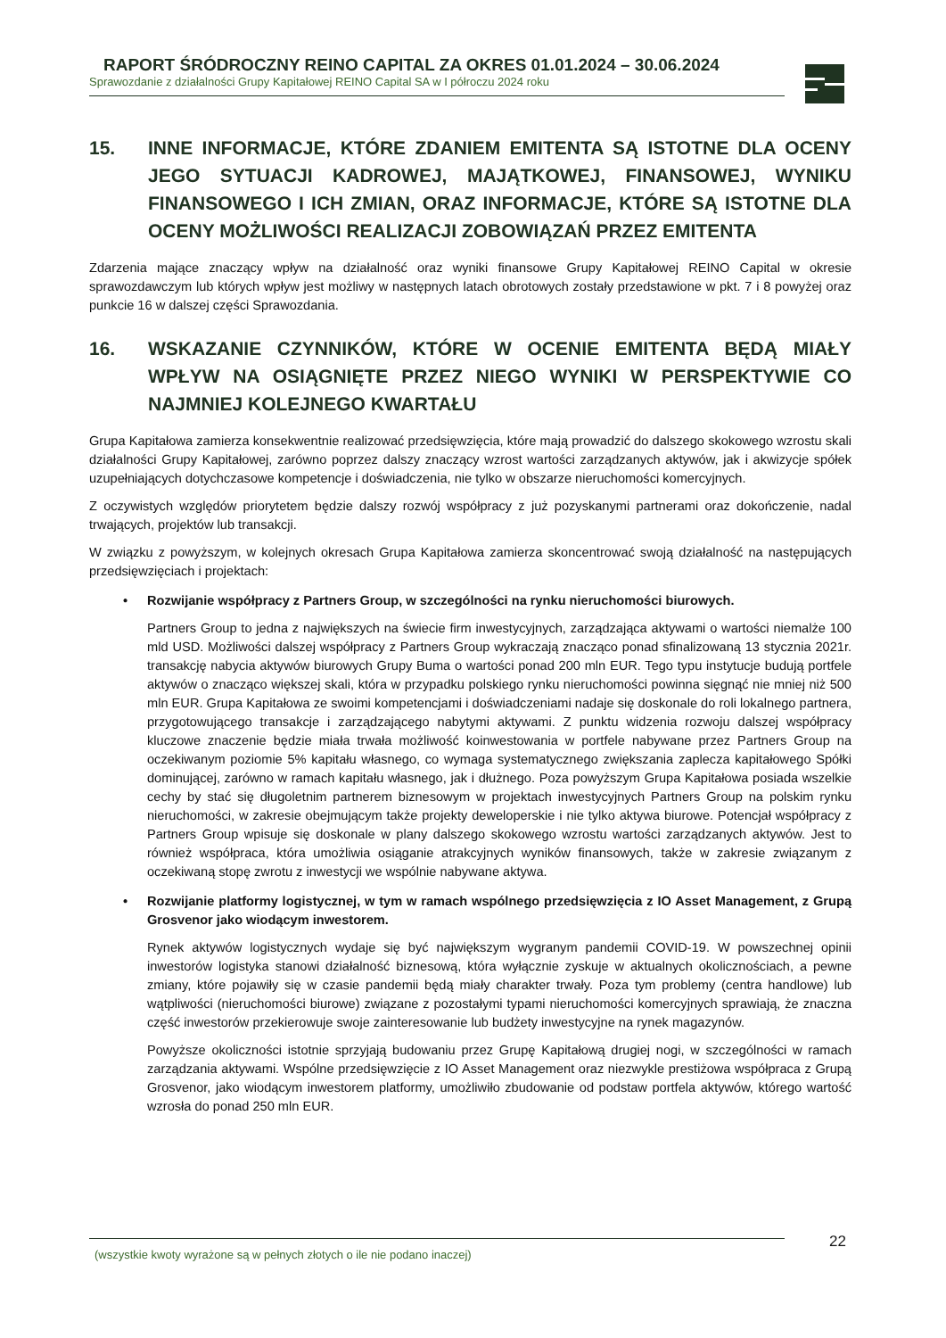RAPORT ŚRÓDROCZNY REINO CAPITAL ZA OKRES 01.01.2024 – 30.06.2024
Sprawozdanie z działalności Grupy Kapitałowej REINO Capital SA w I półroczu 2024 roku
15. INNE INFORMACJE, KTÓRE ZDANIEM EMITENTA SĄ ISTOTNE DLA OCENY JEGO SYTUACJI KADROWEJ, MAJĄTKOWEJ, FINANSOWEJ, WYNIKU FINANSOWEGO I ICH ZMIAN, ORAZ INFORMACJE, KTÓRE SĄ ISTOTNE DLA OCENY MOŻLIWOŚCI REALIZACJI ZOBOWIĄZAŃ PRZEZ EMITENTA
Zdarzenia mające znaczący wpływ na działalność oraz wyniki finansowe Grupy Kapitałowej REINO Capital w okresie sprawozdawczym lub których wpływ jest możliwy w następnych latach obrotowych zostały przedstawione w pkt. 7 i 8 powyżej oraz punkcie 16 w dalszej części Sprawozdania.
16. WSKAZANIE CZYNNIKÓW, KTÓRE W OCENIE EMITENTA BĘDĄ MIAŁY WPŁYW NA OSIĄGNIĘTE PRZEZ NIEGO WYNIKI W PERSPEKTYWIE CO NAJMNIEJ KOLEJNEGO KWARTAŁU
Grupa Kapitałowa zamierza konsekwentnie realizować przedsięwzięcia, które mają prowadzić do dalszego skokowego wzrostu skali działalności Grupy Kapitałowej, zarówno poprzez dalszy znaczący wzrost wartości zarządzanych aktywów, jak i akwizycje spółek uzupełniających dotychczasowe kompetencje i doświadczenia, nie tylko w obszarze nieruchomości komercyjnych.
Z oczywistych względów priorytetem będzie dalszy rozwój współpracy z już pozyskanymi partnerami oraz dokończenie, nadal trwających, projektów lub transakcji.
W związku z powyższym, w kolejnych okresach Grupa Kapitałowa zamierza skoncentrować swoją działalność na następujących przedsięwzięciach i projektach:
• Rozwijanie współpracy z Partners Group, w szczególności na rynku nieruchomości biurowych.
Partners Group to jedna z największych na świecie firm inwestycyjnych, zarządzająca aktywami o wartości niemalże 100 mld USD. Możliwości dalszej współpracy z Partners Group wykraczają znacząco ponad sfinalizowaną 13 stycznia 2021r. transakcję nabycia aktywów biurowych Grupy Buma o wartości ponad 200 mln EUR. Tego typu instytucje budują portfele aktywów o znacząco większej skali, która w przypadku polskiego rynku nieruchomości powinna sięgnąć nie mniej niż 500 mln EUR. Grupa Kapitałowa ze swoimi kompetencjami i doświadczeniami nadaje się doskonale do roli lokalnego partnera, przygotowującego transakcje i zarządzającego nabytymi aktywami. Z punktu widzenia rozwoju dalszej współpracy kluczowe znaczenie będzie miała trwała możliwość koinwestowania w portfele nabywane przez Partners Group na oczekiwanym poziomie 5% kapitału własnego, co wymaga systematycznego zwiększania zaplecza kapitałowego Spółki dominującej, zarówno w ramach kapitału własnego, jak i dłużnego. Poza powyższym Grupa Kapitałowa posiada wszelkie cechy by stać się długoletnim partnerem biznesowym w projektach inwestycyjnych Partners Group na polskim rynku nieruchomości, w zakresie obejmującym także projekty deweloperskie i nie tylko aktywa biurowe. Potencjał współpracy z Partners Group wpisuje się doskonale w plany dalszego skokowego wzrostu wartości zarządzanych aktywów. Jest to również współpraca, która umożliwia osiąganie atrakcyjnych wyników finansowych, także w zakresie związanym z oczekiwaną stopę zwrotu z inwestycji we wspólnie nabywane aktywa.
• Rozwijanie platformy logistycznej, w tym w ramach wspólnego przedsięwzięcia z IO Asset Management, z Grupą Grosvenor jako wiodącym inwestorem.
Rynek aktywów logistycznych wydaje się być największym wygranym pandemii COVID-19. W powszechnej opinii inwestorów logistyka stanowi działalność biznesową, która wyłącznie zyskuje w aktualnych okolicznościach, a pewne zmiany, które pojawiły się w czasie pandemii będą miały charakter trwały. Poza tym problemy (centra handlowe) lub wątpliwości (nieruchomości biurowe) związane z pozostałymi typami nieruchomości komercyjnych sprawiają, że znaczna część inwestorów przekierowuje swoje zainteresowanie lub budżety inwestycyjne na rynek magazynów.
Powyższe okoliczności istotnie sprzyjają budowaniu przez Grupę Kapitałową drugiej nogi, w szczególności w ramach zarządzania aktywami. Wspólne przedsięwzięcie z IO Asset Management oraz niezwykle prestiżowa współpraca z Grupą Grosvenor, jako wiodącym inwestorem platformy, umożliwiło zbudowanie od podstaw portfela aktywów, którego wartość wzrosła do ponad 250 mln EUR.
(wszystkie kwoty wyrażone są w pełnych złotych o ile nie podano inaczej) 22